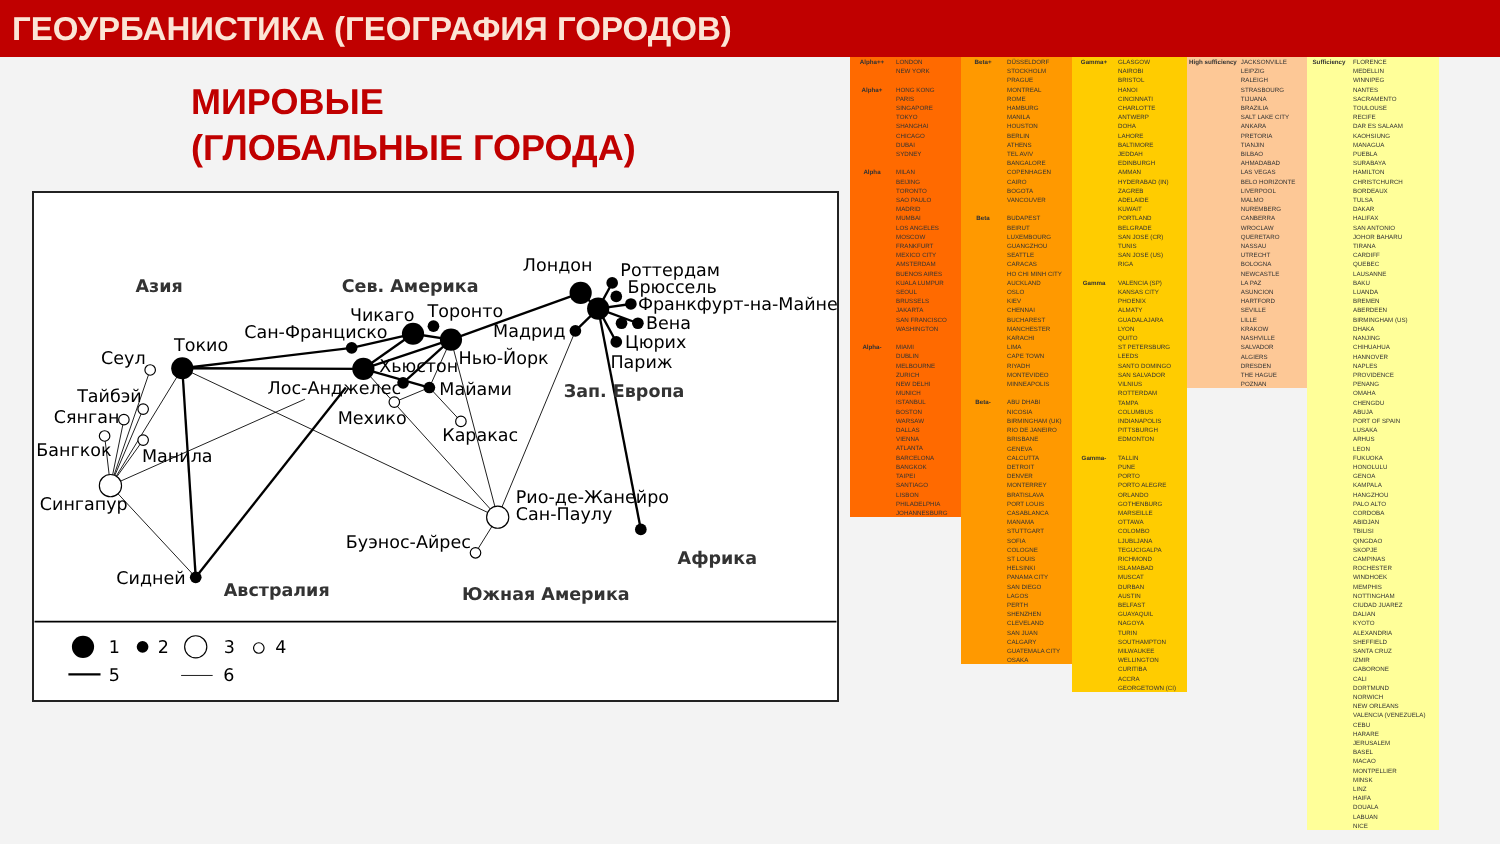ГЕОУРБАНИСТИКА (ГЕОГРАФИЯ ГОРОДОВ)
МИРОВЫЕ
(ГЛОБАЛЬНЫЕ ГОРОДА)
Азия
Сев. Америка
Лондон
Роттердам
Брюссель
Франкфурт-на-Майне
Чикаго
Торонто
Сан-Франциско
Мадрид
Вена
Цюрих
Токио
Сеул
Нью-Йорк
Париж
Хьюстон
Лос-Анджелес
Майами
Зап. Европа
Тайбэй
Сянган
Мехико
Каракас
Бангкок
Манила
Сингапур
Рио-де-Жанейро
Сан-Паулу
Буэнос-Айрес
Африка
Сидней
Австралия
Южная Америка
1
2
3
4
5
6
| Alpha++ | LONDON |
| | NEW YORK |
| Alpha+ | HONG KONG |
| | PARIS |
| | SINGAPORE |
| | TOKYO |
| | SHANGHAI |
| | CHICAGO |
| | DUBAI |
| | SYDNEY |
| Alpha | MILAN |
| | BEIJING |
| | TORONTO |
| | SAO PAULO |
| | MADRID |
| | MUMBAI |
| | LOS ANGELES |
| | MOSCOW |
| | FRANKFURT |
| | MEXICO CITY |
| | AMSTERDAM |
| | BUENOS AIRES |
| | KUALA LUMPUR |
| | SEOUL |
| | BRUSSELS |
| | JAKARTA |
| | SAN FRANCISCO |
| | WASHINGTON |
| Alpha- | MIAMI |
| | DUBLIN |
| | MELBOURNE |
| | ZURICH |
| | NEW DELHI |
| | MUNICH |
| | ISTANBUL |
| | BOSTON |
| | WARSAW |
| | DALLAS |
| | VIENNA |
| | ATLANTA |
| | BARCELONA |
| | BANGKOK |
| | TAIPEI |
| | SANTIAGO |
| | LISBON |
| | PHILADELPHIA |
| | JOHANNESBURG |
| Beta+ | DÜSSELDORF |
| | STOCKHOLM |
| | PRAGUE |
| | MONTREAL |
| | ROME |
| | HAMBURG |
| | MANILA |
| | HOUSTON |
| | BERLIN |
| | ATHENS |
| | TEL AVIV |
| | BANGALORE |
| | COPENHAGEN |
| | CAIRO |
| | BOGOTA |
| | VANCOUVER |
| Beta | BUDAPEST |
| | BEIRUT |
| | LUXEMBOURG |
| | GUANGZHOU |
| | SEATTLE |
| | CARACAS |
| | HO CHI MINH CITY |
| | AUCKLAND |
| | OSLO |
| | KIEV |
| | CHENNAI |
| | BUCHAREST |
| | MANCHESTER |
| | KARACHI |
| | LIMA |
| | CAPE TOWN |
| | RIYADH |
| | MONTEVIDEO |
| | MINNEAPOLIS |
| Beta- | ABU DHABI |
| | NICOSIA |
| | BIRMINGHAM (UK) |
| | RIO DE JANEIRO |
| | BRISBANE |
| | GENEVA |
| | CALCUTTA |
| | DETROIT |
| | DENVER |
| | MONTERREY |
| | BRATISLAVA |
| | PORT LOUIS |
| | CASABLANCA |
| | MANAMA |
| | STUTTGART |
| | SOFIA |
| | COLOGNE |
| | ST LOUIS |
| | HELSINKI |
| | PANAMA CITY |
| | SAN DIEGO |
| | LAGOS |
| | PERTH |
| | SHENZHEN |
| | CLEVELAND |
| | SAN JUAN |
| | CALGARY |
| | GUATEMALA CITY |
| | OSAKA |
| Gamma+ | GLASGOW |
| | NAIROBI |
| | BRISTOL |
| | HANOI |
| | CINCINNATI |
| | CHARLOTTE |
| | ANTWERP |
| | DOHA |
| | LAHORE |
| | BALTIMORE |
| | JEDDAH |
| | EDINBURGH |
| | AMMAN |
| | HYDERABAD (IN) |
| | ZAGREB |
| | ADELAIDE |
| | KUWAIT |
| | PORTLAND |
| | BELGRADE |
| | SAN JOSE (CR) |
| | TUNIS |
| | SAN JOSE (US) |
| | RIGA |
| Gamma | VALENCIA (SP) |
| | KANSAS CITY |
| | PHOENIX |
| | ALMATY |
| | GUADALAJARA |
| | LYON |
| | QUITO |
| | ST PETERSBURG |
| | LEEDS |
| | SANTO DOMINGO |
| | SAN SALVADOR |
| | VILNIUS |
| | ROTTERDAM |
| | TAMPA |
| | COLUMBUS |
| | INDIANAPOLIS |
| | PITTSBURGH |
| | EDMONTON |
| Gamma- | TALLIN |
| | PUNE |
| | PORTO |
| | PORTO ALEGRE |
| | ORLANDO |
| | GOTHENBURG |
| | MARSEILLE |
| | OTTAWA |
| | COLOMBO |
| | LJUBLJANA |
| | TEGUCIGALPA |
| | RICHMOND |
| | ISLAMABAD |
| | MUSCAT |
| | DURBAN |
| | AUSTIN |
| | BELFAST |
| | GUAYAQUIL |
| | NAGOYA |
| | TURIN |
| | SOUTHAMPTON |
| | MILWAUKEE |
| | WELLINGTON |
| | CURITIBA |
| | ACCRA |
| | GEORGETOWN (CI) |
| High sufficiency | JACKSONVILLE |
| | LEIPZIG |
| | RALEIGH |
| | STRASBOURG |
| | TIJUANA |
| | BRAZILIA |
| | SALT LAKE CITY |
| | ANKARA |
| | PRETORIA |
| | TIANJIN |
| | BILBAO |
| | AHMADABAD |
| | LAS VEGAS |
| | BELO HORIZONTE |
| | LIVERPOOL |
| | MALMO |
| | NUREMBERG |
| | CANBERRA |
| | WROCLAW |
| | QUERETARO |
| | NASSAU |
| | UTRECHT |
| | BOLOGNA |
| | NEWCASTLE |
| | LA PAZ |
| | ASUNCION |
| | HARTFORD |
| | SEVILLE |
| | LILLE |
| | KRAKOW |
| | NASHVILLE |
| | SALVADOR |
| | ALGIERS |
| | DRESDEN |
| | THE HAGUE |
| | POZNAN |
| Sufficiency | FLORENCE |
| | MEDELLIN |
| | WINNIPEG |
| | NANTES |
| | SACRAMENTO |
| | TOULOUSE |
| | RECIFE |
| | DAR ES SALAAM |
| | KAOHSIUNG |
| | MANAGUA |
| | PUEBLA |
| | SURABAYA |
| | HAMILTON |
| | CHRISTCHURCH |
| | BORDEAUX |
| | TULSA |
| | DAKAR |
| | HALIFAX |
| | SAN ANTONIO |
| | JOHOR BAHARU |
| | TIRANA |
| | CARDIFF |
| | QUEBEC |
| | LAUSANNE |
| | BAKU |
| | LUANDA |
| | BREMEN |
| | ABERDEEN |
| | BIRMINGHAM (US) |
| | DHAKA |
| | NANJING |
| | CHIHUAHUA |
| | HANNOVER |
| | NAPLES |
| | PROVIDENCE |
| | PENANG |
| | OMAHA |
| | CHENGDU |
| | ABUJA |
| | PORT OF SPAIN |
| | LUSAKA |
| | ARHUS |
| | LEON |
| | FUKUOKA |
| | HONOLULU |
| | GENOA |
| | KAMPALA |
| | HANGZHOU |
| | PALO ALTO |
| | CORDOBA |
| | ABIDJAN |
| | TBILISI |
| | QINGDAO |
| | SKOPJE |
| | CAMPINAS |
| | ROCHESTER |
| | WINDHOEK |
| | MEMPHIS |
| | NOTTINGHAM |
| | CIUDAD JUAREZ |
| | DALIAN |
| | KYOTO |
| | ALEXANDRIA |
| | SHEFFIELD |
| | SANTA CRUZ |
| | IZMIR |
| | GABORONE |
| | CALI |
| | DORTMUND |
| | NORWICH |
| | NEW ORLEANS |
| | VALENCIA (VENEZUELA) |
| | CEBU |
| | HARARE |
| | JERUSALEM |
| | BASEL |
| | MACAO |
| | MONTPELLIER |
| | MINSK |
| | LINZ |
| | HAIFA |
| | DOUALA |
| | LABUAN |
| | NICE |